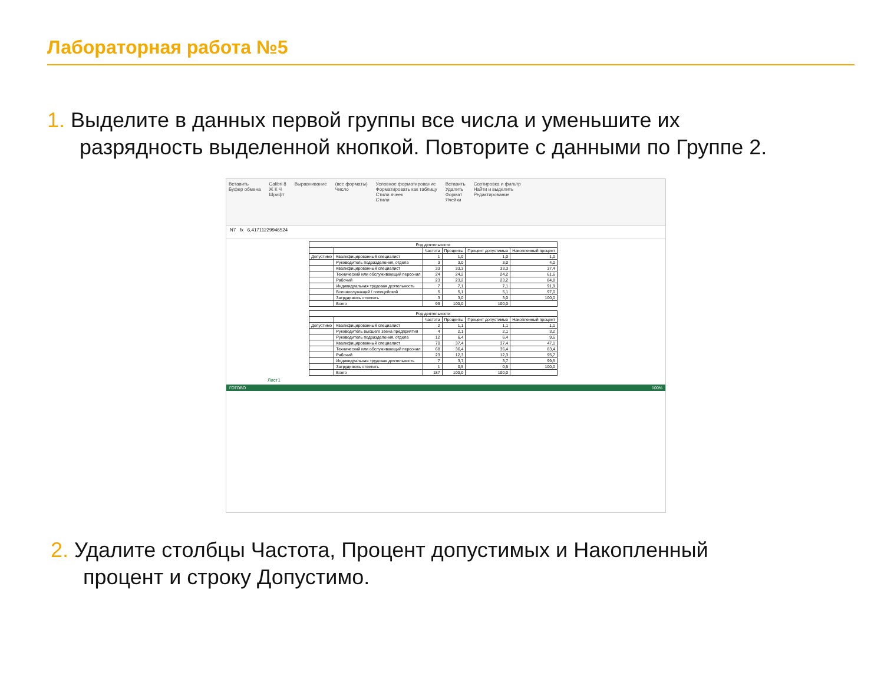Лабораторная работа №5
1. Выделите в данных первой группы все числа и уменьшите их
разрядность выделенной кнопкой. Повторите с данными по Группе 2.
Вставить
Буфер обмена Calibri 8
Ж К Ч
Шрифт Выравнивание (все форматы)
Число Условное форматирование
Форматировать как таблицу
Стили ячеек
Стили Вставить
Удалить
Формат
Ячейки Сортировка и фильтр
Найти и выделить
Редактирование
N7 fx 6,41711229946524
| Род деятельности | | | | | |
| --- | --- | --- | --- | --- | --- |
| | | Частота | Проценты | Процент допустимых | Накопленный процент |
| Допустимо | Квалифицированный специалист | 1 | 1,0 | 1,0 | 1,0 |
| | Руководитель подразделения, отдела | 3 | 3,0 | 3,0 | 4,0 |
| | Квалифицированный специалист | 33 | 33,3 | 33,3 | 37,4 |
| | Технический или обслуживающий персонал | 24 | 24,2 | 24,2 | 61,6 |
| | Рабочий | 23 | 23,2 | 23,2 | 84,8 |
| | Индивидуальная трудовая деятельность | 7 | 7,1 | 7,1 | 91,9 |
| | Военнослужащий / полицейский | 5 | 5,1 | 5,1 | 97,0 |
| | Затрудняюсь ответить | 3 | 3,0 | 3,0 | 100,0 |
| | Всего | 99 | 100,0 | 100,0 | |
| Род деятельности | | | | | |
| --- | --- | --- | --- | --- | --- |
| | | Частота | Проценты | Процент допустимых | Накопленный процент |
| Допустимо | Квалифицированный специалист | 2 | 1,1 | 1,1 | 1,1 |
| | Руководитель высшего звена предприятия | 4 | 2,1 | 2,1 | 3,2 |
| | Руководитель подразделения, отдела | 12 | 6,4 | 6,4 | 9,6 |
| | Квалифицированный специалист | 70 | 37,4 | 37,4 | 47,1 |
| | Технический или обслуживающий персонал | 68 | 36,4 | 36,4 | 83,4 |
| | Рабочий | 23 | 12,3 | 12,3 | 95,7 |
| | Индивидуальная трудовая деятельность | 7 | 3,7 | 3,7 | 99,5 |
| | Затрудняюсь ответить | 1 | 0,5 | 0,5 | 100,0 |
| | Всего | 187 | 100,0 | 100,0 | |
Лист1
ГОТОВО 100%
2. Удалите столбцы Частота, Процент допустимых и Накопленный
процент и строку Допустимо.